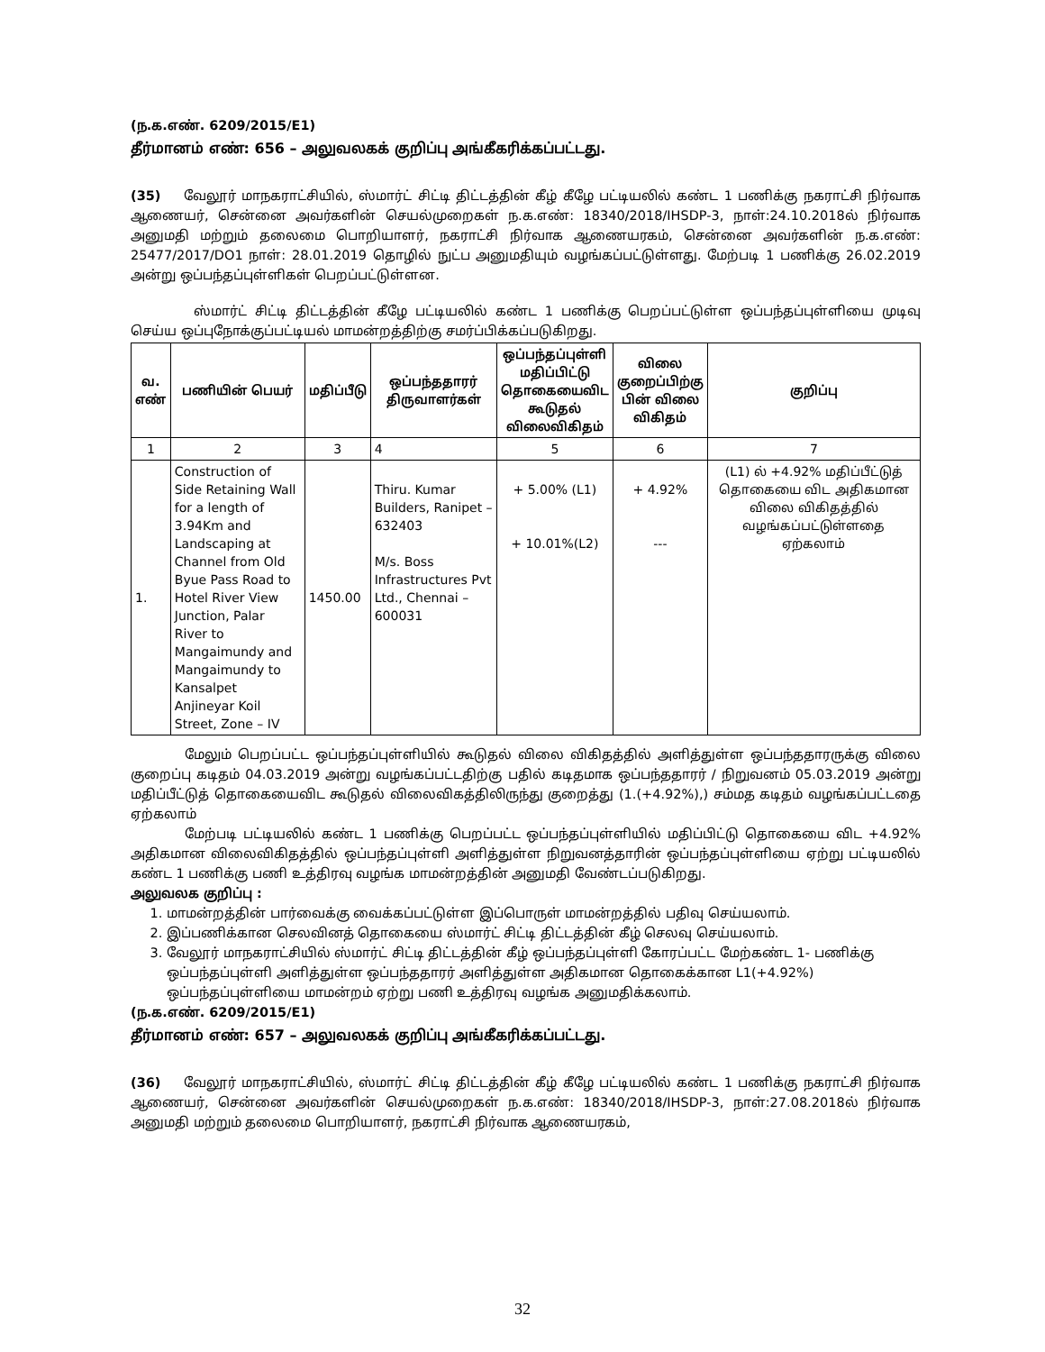(ந.க.எண். 6209/2015/E1)
தீர்மானம் எண்: 656 – அலுவலகக் குறிப்பு அங்கீகரிக்கப்பட்டது.
(35) வேலூர் மாநகராட்சியில், ஸ்மார்ட் சிட்டி திட்டத்தின் கீழ் கீழே பட்டியலில் கண்ட 1 பணிக்கு நகராட்சி நிர்வாக ஆணையர், சென்னை அவர்களின் செயல்முறைகள் ந.க.எண்: 18340/2018/IHSDP-3, நாள்:24.10.2018ல் நிர்வாக அனுமதி மற்றும் தலைமை பொறியாளர், நகராட்சி நிர்வாக ஆணையரகம், சென்னை அவர்களின் ந.க.எண்: 25477/2017/DO1 நாள்: 28.01.2019 தொழில் நுட்ப அனுமதியும் வழங்கப்பட்டுள்ளது. மேற்படி 1 பணிக்கு 26.02.2019 அன்று ஒப்பந்தப்புள்ளிகள் பெறப்பட்டுள்ளன.
ஸ்மார்ட் சிட்டி திட்டத்தின் கீழே பட்டியலில் கண்ட 1 பணிக்கு பெறப்பட்டுள்ள ஒப்பந்தப்புள்ளியை முடிவு செய்ய ஒப்புநோக்குப்பட்டியல் மாமன்றத்திற்கு சமர்ப்பிக்கப்படுகிறது.
| வ. எண் | பணியின் பெயர் | மதிப்பீடு | ஒப்பந்ததாரர் திருவாளர்கள் | ஒப்பந்தப்புள்ளி மதிப்பிட்டு தொகையைவிட கூடுதல் விலைவிகிதம் | விலை குறைப்பிற்கு பின் விலை விகிதம் | குறிப்பு |
| --- | --- | --- | --- | --- | --- | --- |
| 1 | 2 | 3 | 4 | 5 | 6 | 7 |
| 1. | Construction of Side Retaining Wall for a length of 3.94Km and Landscaping at Channel from Old Byue Pass Road to Hotel River View Junction, Palar River to Mangaimundy and Mangaimundy to Kansalpet Anjineyar Koil Street, Zone – IV | 1450.00 | Thiru. Kumar Builders, Ranipet – 632403 M/s. Boss Infrastructures Pvt Ltd., Chennai – 600031 | + 5.00% (L1) + 10.01%(L2) | + 4.92% --- | (L1) ல் +4.92% மதிப்பீட்டுத் தொகையை விட அதிகமான விலை விகிதத்தில் வழங்கப்பட்டுள்ளதை ஏற்கலாம் |
மேலும் பெறப்பட்ட ஒப்பந்தப்புள்ளியில் கூடுதல் விலை விகிதத்தில் அளித்துள்ள ஒப்பந்ததாரருக்கு விலை குறைப்பு கடிதம் 04.03.2019 அன்று வழங்கப்பட்டதிற்கு பதில் கடிதமாக ஒப்பந்ததாரர் / நிறுவனம் 05.03.2019 அன்று மதிப்பீட்டுத் தொகையைவிட கூடுதல் விலைவிகத்திலிருந்து குறைத்து (1.(+4.92%),) சம்மத கடிதம் வழங்கப்பட்டதை ஏற்கலாம்
மேற்படி பட்டியலில் கண்ட 1 பணிக்கு பெறப்பட்ட ஒப்பந்தப்புள்ளியில் மதிப்பிட்டு தொகையை விட +4.92% அதிகமான விலைவிகிதத்தில் ஒப்பந்தப்புள்ளி அளித்துள்ள நிறுவனத்தாரின் ஒப்பந்தப்புள்ளியை ஏற்று பட்டியலில் கண்ட 1 பணிக்கு பணி உத்திரவு வழங்க மாமன்றத்தின் அனுமதி வேண்டப்படுகிறது.
அலுவலக குறிப்பு :
1. மாமன்றத்தின் பார்வைக்கு வைக்கப்பட்டுள்ள இப்பொருள் மாமன்றத்தில் பதிவு செய்யலாம்.
2. இப்பணிக்கான செலவினத் தொகையை ஸ்மார்ட் சிட்டி திட்டத்தின் கீழ் செலவு செய்யலாம்.
3. வேலூர் மாநகராட்சியில் ஸ்மார்ட் சிட்டி திட்டத்தின் கீழ் ஒப்பந்தப்புள்ளி கோரப்பட்ட மேற்கண்ட 1- பணிக்கு ஒப்பந்தப்புள்ளி அளித்துள்ள ஒப்பந்ததாரர் அளித்துள்ள அதிகமான தொகைக்கான L1(+4.92%) ஒப்பந்தப்புள்ளியை மாமன்றம் ஏற்று பணி உத்திரவு வழங்க அனுமதிக்கலாம்.
(ந.க.எண். 6209/2015/E1)
தீர்மானம் எண்: 657 – அலுவலகக் குறிப்பு அங்கீகரிக்கப்பட்டது.
(36) வேலூர் மாநகராட்சியில், ஸ்மார்ட் சிட்டி திட்டத்தின் கீழ் கீழே பட்டியலில் கண்ட 1 பணிக்கு நகராட்சி நிர்வாக ஆணையர், சென்னை அவர்களின் செயல்முறைகள் ந.க.எண்: 18340/2018/IHSDP-3, நாள்:27.08.2018ல் நிர்வாக அனுமதி மற்றும் தலைமை பொறியாளர், நகராட்சி நிர்வாக ஆணையரகம்,
32